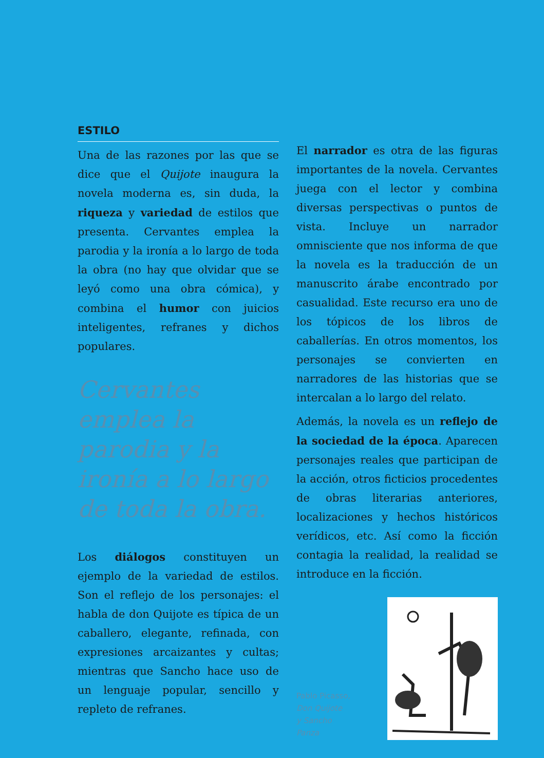ESTILO
Una de las razones por las que se dice que el Quijote inaugura la novela moderna es, sin duda, la riqueza y variedad de estilos que presenta. Cervantes emplea la parodia y la ironía a lo largo de toda la obra (no hay que olvidar que se leyó como una obra cómica), y combina el humor con juicios inteligentes, refranes y dichos populares.
Cervantes emplea la parodia y la ironía a lo largo de toda la obra.
Los diálogos constituyen un ejemplo de la variedad de estilos. Son el reflejo de los personajes: el habla de don Quijote es típica de un caballero, elegante, refinada, con expresiones arcaizantes y cultas; mientras que Sancho hace uso de un lenguaje popular, sencillo y repleto de refranes.
El narrador es otra de las figuras importantes de la novela. Cervantes juega con el lector y combina diversas perspectivas o puntos de vista. Incluye un narrador omnisciente que nos informa de que la novela es la traducción de un manuscrito árabe encontrado por casualidad. Este recurso era uno de los tópicos de los libros de caballerías. En otros momentos, los personajes se convierten en narradores de las historias que se intercalan a lo largo del relato.
Además, la novela es un reflejo de la sociedad de la época. Aparecen personajes reales que participan de la acción, otros ficticios procedentes de obras literarias anteriores, localizaciones y hechos históricos verídicos, etc. Así como la ficción contagia la realidad, la realidad se introduce en la ficción.
Pablo Picasso,
Don Quijote
y Sancho Panza